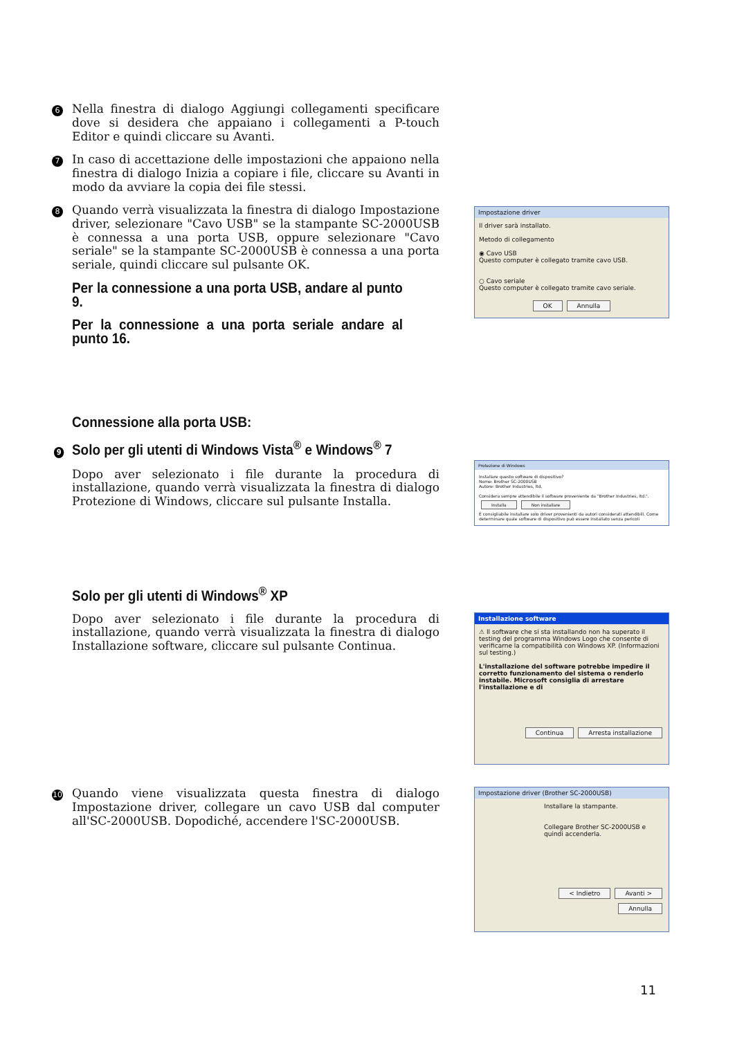6 Nella finestra di dialogo Aggiungi collegamenti specificare dove si desidera che appaiano i collegamenti a P-touch Editor e quindi cliccare su Avanti.
7 In caso di accettazione delle impostazioni che appaiono nella finestra di dialogo Inizia a copiare i file, cliccare su Avanti in modo da avviare la copia dei file stessi.
8 Quando verrà visualizzata la finestra di dialogo Impostazione driver, selezionare "Cavo USB" se la stampante SC-2000USB è connessa a una porta USB, oppure selezionare "Cavo seriale" se la stampante SC-2000USB è connessa a una porta seriale, quindi cliccare sul pulsante OK.
Per la connessione a una porta USB, andare al punto 9.
Per la connessione a una porta seriale andare al punto 16.
Impostazione driver
Il driver sarà installato.
Metodo di collegamento
◉ Cavo USB
Questo computer è collegato tramite cavo USB.
○ Cavo seriale
Questo computer è collegato tramite cavo seriale.
OK Annulla
Connessione alla porta USB:
9 Solo per gli utenti di Windows Vista<sup>®</sup> e Windows<sup>®</sup> 7
Dopo aver selezionato i file durante la procedura di installazione, quando verrà visualizzata la finestra di dialogo Protezione di Windows, cliccare sul pulsante Installa.
Protezione di Windows
Installare questo software di dispositivo?
Nome: Brother SC-2000USB
Autore: Brother Industries, ltd.
Considera sempre attendibile il software proveniente da "Brother Industries, ltd.". Installa Non installare
È consigliabile installare solo driver provenienti da autori considerati attendibili. Come determinare quale software di dispositivo può essere installato senza pericoli
Solo per gli utenti di Windows<sup>®</sup> XP
Dopo aver selezionato i file durante la procedura di installazione, quando verrà visualizzata la finestra di dialogo Installazione software, cliccare sul pulsante Continua.
Installazione software
⚠ Il software che si sta installando non ha superato il testing del programma Windows Logo che consente di verificarne la compatibilità con Windows XP. (Informazioni sul testing.)
L'installazione del software potrebbe impedire il corretto funzionamento del sistema o renderlo instabile. Microsoft consiglia di arrestare l'installazione e di
Continua Arresta installazione
10 Quando viene visualizzata questa finestra di dialogo Impostazione driver, collegare un cavo USB dal computer all'SC-2000USB. Dopodiché, accendere l'SC-2000USB.
Impostazione driver (Brother SC-2000USB)
Installare la stampante.
Collegare Brother SC-2000USB e quindi accenderla.
< Indietro Avanti > Annulla
11